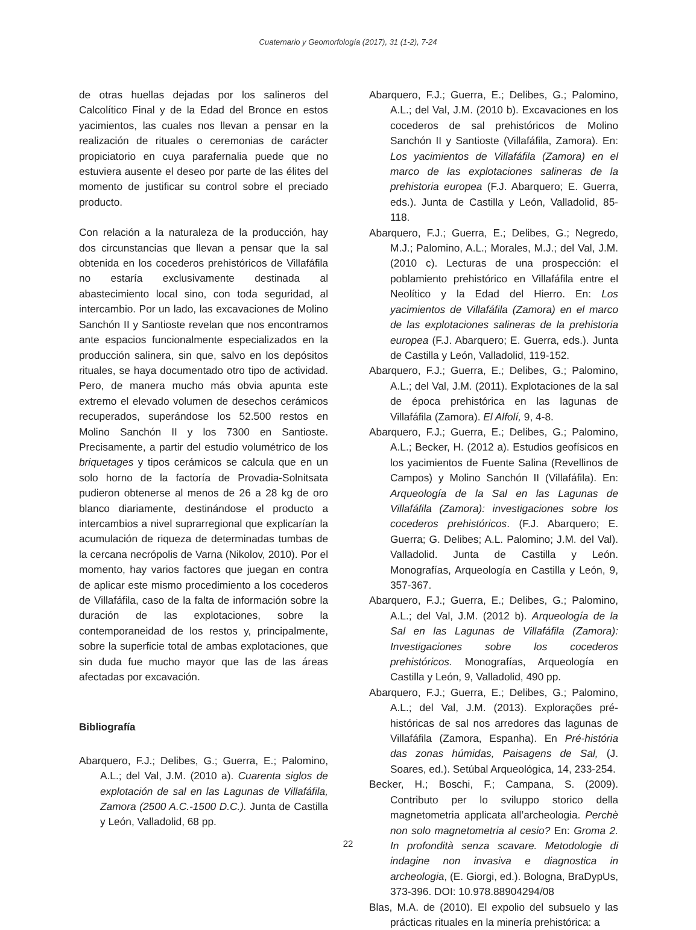Cuaternario y Geomorfología (2017), 31 (1-2), 7-24
de otras huellas dejadas por los salineros del Calcolítico Final y de la Edad del Bronce en estos yacimientos, las cuales nos llevan a pensar en la realización de rituales o ceremonias de carácter propiciatorio en cuya parafernalia puede que no estuviera ausente el deseo por parte de las élites del momento de justificar su control sobre el preciado producto.
Con relación a la naturaleza de la producción, hay dos circunstancias que llevan a pensar que la sal obtenida en los cocederos prehistóricos de Villafáfila no estaría exclusivamente destinada al abastecimiento local sino, con toda seguridad, al intercambio. Por un lado, las excavaciones de Molino Sanchón II y Santioste revelan que nos encontramos ante espacios funcionalmente especializados en la producción salinera, sin que, salvo en los depósitos rituales, se haya documentado otro tipo de actividad. Pero, de manera mucho más obvia apunta este extremo el elevado volumen de desechos cerámicos recuperados, superándose los 52.500 restos en Molino Sanchón II y los 7300 en Santioste. Precisamente, a partir del estudio volumétrico de los briquetages y tipos cerámicos se calcula que en un solo horno de la factoría de Provadia-Solnitsata pudieron obtenerse al menos de 26 a 28 kg de oro blanco diariamente, destinándose el producto a intercambios a nivel suprarregional que explicarían la acumulación de riqueza de determinadas tumbas de la cercana necrópolis de Varna (Nikolov, 2010). Por el momento, hay varios factores que juegan en contra de aplicar este mismo procedimiento a los cocederos de Villafáfila, caso de la falta de información sobre la duración de las explotaciones, sobre la contemporaneidad de los restos y, principalmente, sobre la superficie total de ambas explotaciones, que sin duda fue mucho mayor que las de las áreas afectadas por excavación.
Bibliografía
Abarquero, F.J.; Delibes, G.; Guerra, E.; Palomino, A.L.; del Val, J.M. (2010 a). Cuarenta siglos de explotación de sal en las Lagunas de Villafáfila, Zamora (2500 A.C.-1500 D.C.). Junta de Castilla y León, Valladolid, 68 pp.
Abarquero, F.J.; Guerra, E.; Delibes, G.; Palomino, A.L.; del Val, J.M. (2010 b). Excavaciones en los cocederos de sal prehistóricos de Molino Sanchón II y Santioste (Villafáfila, Zamora). En: Los yacimientos de Villafáfila (Zamora) en el marco de las explotaciones salineras de la prehistoria europea (F.J. Abarquero; E. Guerra, eds.). Junta de Castilla y León, Valladolid, 85-118.
Abarquero, F.J.; Guerra, E.; Delibes, G.; Negredo, M.J.; Palomino, A.L.; Morales, M.J.; del Val, J.M. (2010 c). Lecturas de una prospección: el poblamiento prehistórico en Villafáfila entre el Neolítico y la Edad del Hierro. En: Los yacimientos de Villafáfila (Zamora) en el marco de las explotaciones salineras de la prehistoria europea (F.J. Abarquero; E. Guerra, eds.). Junta de Castilla y León, Valladolid, 119-152.
Abarquero, F.J.; Guerra, E.; Delibes, G.; Palomino, A.L.; del Val, J.M. (2011). Explotaciones de la sal de época prehistórica en las lagunas de Villafáfila (Zamora). El Alfolí, 9, 4-8.
Abarquero, F.J.; Guerra, E.; Delibes, G.; Palomino, A.L.; Becker, H. (2012 a). Estudios geofísicos en los yacimientos de Fuente Salina (Revellinos de Campos) y Molino Sanchón II (Villafáfila). En: Arqueología de la Sal en las Lagunas de Villafáfila (Zamora): investigaciones sobre los cocederos prehistóricos. (F.J. Abarquero; E. Guerra; G. Delibes; A.L. Palomino; J.M. del Val). Valladolid. Junta de Castilla y León. Monografías, Arqueología en Castilla y León, 9, 357-367.
Abarquero, F.J.; Guerra, E.; Delibes, G.; Palomino, A.L.; del Val, J.M. (2012 b). Arqueología de la Sal en las Lagunas de Villafáfila (Zamora): Investigaciones sobre los cocederos prehistóricos. Monografías, Arqueología en Castilla y León, 9, Valladolid, 490 pp.
Abarquero, F.J.; Guerra, E.; Delibes, G.; Palomino, A.L.; del Val, J.M. (2013). Explorações pré-históricas de sal nos arredores das lagunas de Villafáfila (Zamora, Espanha). En Pré-história das zonas húmidas, Paisagens de Sal, (J. Soares, ed.). Setúbal Arqueológica, 14, 233-254.
Becker, H.; Boschi, F.; Campana, S. (2009). Contributo per lo sviluppo storico della magnetometria applicata all’archeologia. Perchè non solo magnetometria al cesio? En: Groma 2. In profondità senza scavare. Metodologie di indagine non invasiva e diagnostica in archeologia, (E. Giorgi, ed.). Bologna, BraDypUs, 373-396. DOI: 10.978.88904294/08
Blas, M.A. de (2010). El expolio del subsuelo y las prácticas rituales en la minería prehistórica: a
22